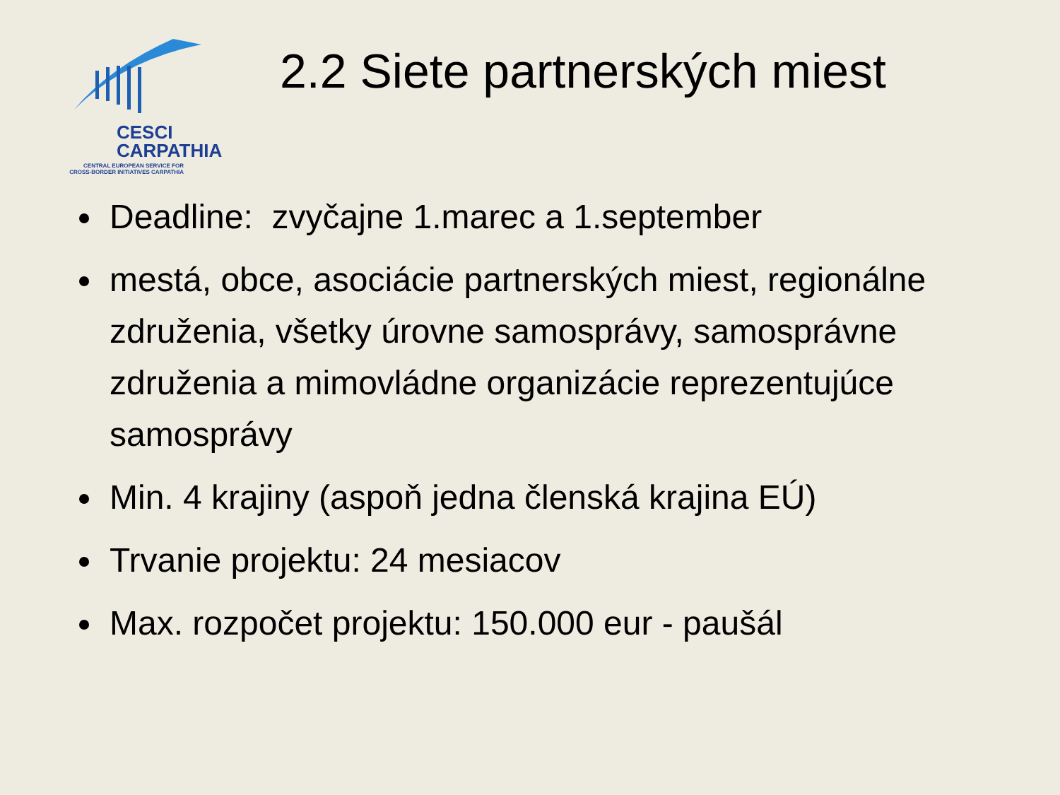CESCI
CARPATHIA
CENTRAL EUROPEAN SERVICE FOR CROSS-BORDER INITIATIVES CARPATHIA
2.2 Siete partnerských miest
Deadline: zvyčajne 1.marec a 1.september
mestá, obce, asociácie partnerských miest, regionálne združenia, všetky úrovne samosprávy, samosprávne združenia a mimovládne organizácie reprezentujúce samosprávy
Min. 4 krajiny (aspoň jedna členská krajina EÚ)
Trvanie projektu: 24 mesiacov
Max. rozpočet projektu: 150.000 eur - paušál